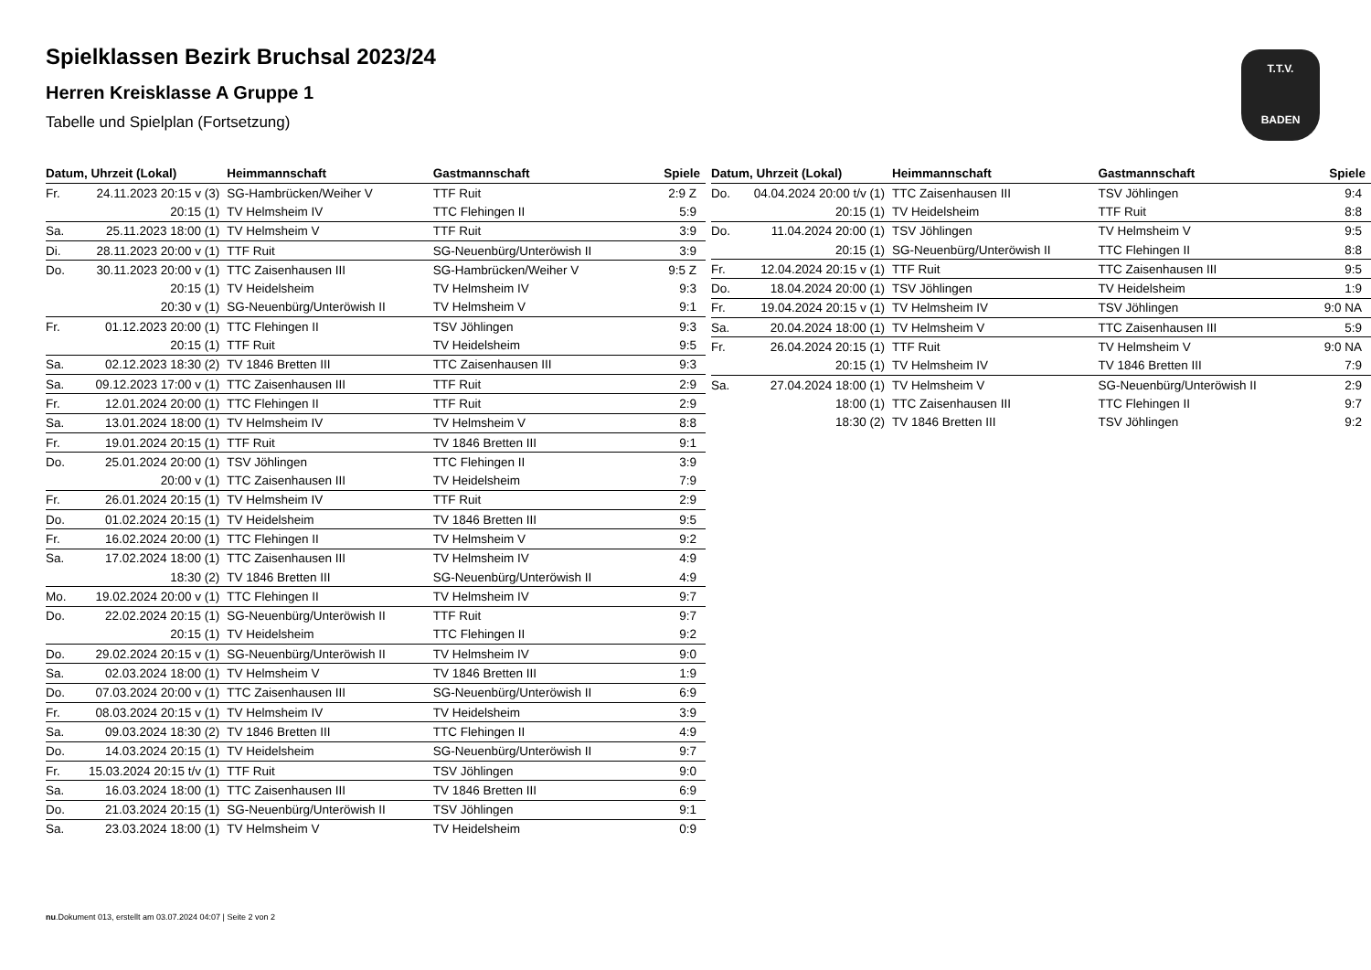Spielklassen Bezirk Bruchsal 2023/24
Herren Kreisklasse A Gruppe 1
Tabelle und Spielplan (Fortsetzung)
T.T.V.
BADEN
| Datum, Uhrzeit (Lokal) | | Heimmannschaft | Gastmannschaft | Spiele |
| --- | --- | --- | --- | --- |
| Fr. | 24.11.2023 20:15 v (3) | SG-Hambrücken/Weiher V | TTF Ruit | 2:9 Z |
| | 20:15 (1) | TV Helmsheim IV | TTC Flehingen II | 5:9 |
| Sa. | 25.11.2023 18:00 (1) | TV Helmsheim V | TTF Ruit | 3:9 |
| Di. | 28.11.2023 20:00 v (1) | TTF Ruit | SG-Neuenbürg/Unteröwish II | 3:9 |
| Do. | 30.11.2023 20:00 v (1) | TTC Zaisenhausen III | SG-Hambrücken/Weiher V | 9:5 Z |
| | 20:15 (1) | TV Heidelsheim | TV Helmsheim IV | 9:3 |
| | 20:30 v (1) | SG-Neuenbürg/Unteröwish II | TV Helmsheim V | 9:1 |
| Fr. | 01.12.2023 20:00 (1) | TTC Flehingen II | TSV Jöhlingen | 9:3 |
| | 20:15 (1) | TTF Ruit | TV Heidelsheim | 9:5 |
| Sa. | 02.12.2023 18:30 (2) | TV 1846 Bretten III | TTC Zaisenhausen III | 9:3 |
| Sa. | 09.12.2023 17:00 v (1) | TTC Zaisenhausen III | TTF Ruit | 2:9 |
| Fr. | 12.01.2024 20:00 (1) | TTC Flehingen II | TTF Ruit | 2:9 |
| Sa. | 13.01.2024 18:00 (1) | TV Helmsheim IV | TV Helmsheim V | 8:8 |
| Fr. | 19.01.2024 20:15 (1) | TTF Ruit | TV 1846 Bretten III | 9:1 |
| Do. | 25.01.2024 20:00 (1) | TSV Jöhlingen | TTC Flehingen II | 3:9 |
| | 20:00 v (1) | TTC Zaisenhausen III | TV Heidelsheim | 7:9 |
| Fr. | 26.01.2024 20:15 (1) | TV Helmsheim IV | TTF Ruit | 2:9 |
| Do. | 01.02.2024 20:15 (1) | TV Heidelsheim | TV 1846 Bretten III | 9:5 |
| Fr. | 16.02.2024 20:00 (1) | TTC Flehingen II | TV Helmsheim V | 9:2 |
| Sa. | 17.02.2024 18:00 (1) | TTC Zaisenhausen III | TV Helmsheim IV | 4:9 |
| | 18:30 (2) | TV 1846 Bretten III | SG-Neuenbürg/Unteröwish II | 4:9 |
| Mo. | 19.02.2024 20:00 v (1) | TTC Flehingen II | TV Helmsheim IV | 9:7 |
| Do. | 22.02.2024 20:15 (1) | SG-Neuenbürg/Unteröwish II | TTF Ruit | 9:7 |
| | 20:15 (1) | TV Heidelsheim | TTC Flehingen II | 9:2 |
| Do. | 29.02.2024 20:15 v (1) | SG-Neuenbürg/Unteröwish II | TV Helmsheim IV | 9:0 |
| Sa. | 02.03.2024 18:00 (1) | TV Helmsheim V | TV 1846 Bretten III | 1:9 |
| Do. | 07.03.2024 20:00 v (1) | TTC Zaisenhausen III | SG-Neuenbürg/Unteröwish II | 6:9 |
| Fr. | 08.03.2024 20:15 v (1) | TV Helmsheim IV | TV Heidelsheim | 3:9 |
| Sa. | 09.03.2024 18:30 (2) | TV 1846 Bretten III | TTC Flehingen II | 4:9 |
| Do. | 14.03.2024 20:15 (1) | TV Heidelsheim | SG-Neuenbürg/Unteröwish II | 9:7 |
| Fr. | 15.03.2024 20:15 t/v (1) | TTF Ruit | TSV Jöhlingen | 9:0 |
| Sa. | 16.03.2024 18:00 (1) | TTC Zaisenhausen III | TV 1846 Bretten III | 6:9 |
| Do. | 21.03.2024 20:15 (1) | SG-Neuenbürg/Unteröwish II | TSV Jöhlingen | 9:1 |
| Sa. | 23.03.2024 18:00 (1) | TV Helmsheim V | TV Heidelsheim | 0:9 |
| Datum, Uhrzeit (Lokal) | | Heimmannschaft | Gastmannschaft | Spiele |
| --- | --- | --- | --- | --- |
| Do. | 04.04.2024 20:00 t/v (1) | TTC Zaisenhausen III | TSV Jöhlingen | 9:4 |
| | 20:15 (1) | TV Heidelsheim | TTF Ruit | 8:8 |
| Do. | 11.04.2024 20:00 (1) | TSV Jöhlingen | TV Helmsheim V | 9:5 |
| | 20:15 (1) | SG-Neuenbürg/Unteröwish II | TTC Flehingen II | 8:8 |
| Fr. | 12.04.2024 20:15 v (1) | TTF Ruit | TTC Zaisenhausen III | 9:5 |
| Do. | 18.04.2024 20:00 (1) | TSV Jöhlingen | TV Heidelsheim | 1:9 |
| Fr. | 19.04.2024 20:15 v (1) | TV Helmsheim IV | TSV Jöhlingen | 9:0 NA |
| Sa. | 20.04.2024 18:00 (1) | TV Helmsheim V | TTC Zaisenhausen III | 5:9 |
| Fr. | 26.04.2024 20:15 (1) | TTF Ruit | TV Helmsheim V | 9:0 NA |
| | 20:15 (1) | TV Helmsheim IV | TV 1846 Bretten III | 7:9 |
| Sa. | 27.04.2024 18:00 (1) | TV Helmsheim V | SG-Neuenbürg/Unteröwish II | 2:9 |
| | 18:00 (1) | TTC Zaisenhausen III | TTC Flehingen II | 9:7 |
| | 18:30 (2) | TV 1846 Bretten III | TSV Jöhlingen | 9:2 |
nu.Dokument 013, erstellt am 03.07.2024 04:07 | Seite 2 von 2